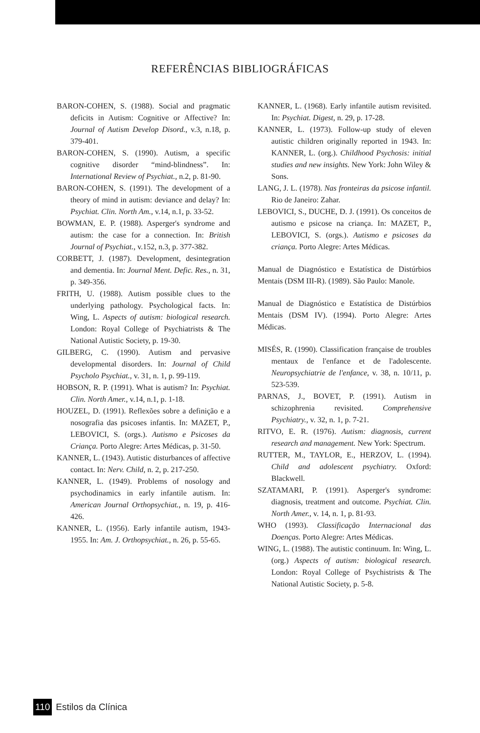REFERÊNCIAS BIBLIOGRÁFICAS
BARON-COHEN, S. (1988). Social and pragmatic deficits in Autism: Cognitive or Affective? In: Journal of Autism Develop Disord., v.3, n.18, p. 379-401.
BARON-COHEN, S. (1990). Autism, a specific cognitive disorder “mind-blindness”. In: International Review of Psychiat., n.2, p. 81-90.
BARON-COHEN, S. (1991). The development of a theory of mind in autism: deviance and delay? In: Psychiat. Clin. North Am., v.14, n.1, p. 33-52.
BOWMAN, E. P. (1988). Asperger's syndrome and autism: the case for a connection. In: British Journal of Psychiat., v.152, n.3, p. 377-382.
CORBETT, J. (1987). Development, desintegration and dementia. In: Journal Ment. Defic. Res., n. 31, p. 349-356.
FRITH, U. (1988). Autism possible clues to the underlying pathology. Psychological facts. In: Wing, L. Aspects of autism: biological research. London: Royal College of Psychiatrists & The National Autistic Society, p. 19-30.
GILBERG, C. (1990). Autism and pervasive developmental disorders. In: Journal of Child Psycholo Psychiat., v. 31, n. 1, p. 99-119.
HOBSON, R. P. (1991). What is autism? In: Psychiat. Clin. North Amer., v.14, n.1, p. 1-18.
HOUZEL, D. (1991). Reflexões sobre a definição e a nosografia das psicoses infantis. In: MAZET, P., LEBOVICI, S. (orgs.). Autismo e Psicoses da Criança. Porto Alegre: Artes Médicas, p. 31-50.
KANNER, L. (1943). Autistic disturbances of affective contact. In: Nerv. Child, n. 2, p. 217-250.
KANNER, L. (1949). Problems of nosology and psychodinamics in early infantile autism. In: American Journal Orthopsychiat., n. 19, p. 416-426.
KANNER, L. (1956). Early infantile autism, 1943-1955. In: Am. J. Orthopsychiat., n. 26, p. 55-65.
KANNER, L. (1968). Early infantile autism revisited. In: Psychiat. Digest, n. 29, p. 17-28.
KANNER, L. (1973). Follow-up study of eleven autistic children originally reported in 1943. In: KANNER, L. (org.). Childhood Psychosis: initial studies and new insights. New York: John Wiley & Sons.
LANG, J. L. (1978). Nas fronteiras da psicose infantil. Rio de Janeiro: Zahar.
LEBOVICI, S., DUCHE, D. J. (1991). Os conceitos de autismo e psicose na criança. In: MAZET, P., LEBOVICI, S. (orgs.). Autismo e psicoses da criança. Porto Alegre: Artes Médicas.
Manual de Diagnóstico e Estatística de Distúrbios Mentais (DSM III-R). (1989). São Paulo: Manole.
Manual de Diagnóstico e Estatística de Distúrbios Mentais (DSM IV). (1994). Porto Alegre: Artes Médicas.
MISÉS, R. (1990). Classification française de troubles mentaux de l'enfance et de l'adolescente. Neuropsychiatrie de l'enfance, v. 38, n. 10/11, p. 523-539.
PARNAS, J., BOVET, P. (1991). Autism in schizophrenia revisited. Comprehensive Psychiatry., v. 32, n. 1, p. 7-21.
RITVO, E. R. (1976). Autism: diagnosis, current research and management. New York: Spectrum.
RUTTER, M., TAYLOR, E., HERZOV, L. (1994). Child and adolescent psychiatry. Oxford: Blackwell.
SZATAMARI, P. (1991). Asperger's syndrome: diagnosis, treatment and outcome. Psychiat. Clin. North Amer., v. 14, n. 1, p. 81-93.
WHO (1993). Classificação Internacional das Doenças. Porto Alegre: Artes Médicas.
WING, L. (1988). The autistic continuum. In: Wing, L. (org.) Aspects of autism: biological research. London: Royal College of Psychistrists & The National Autistic Society, p. 5-8.
110 Estilos da Clínica